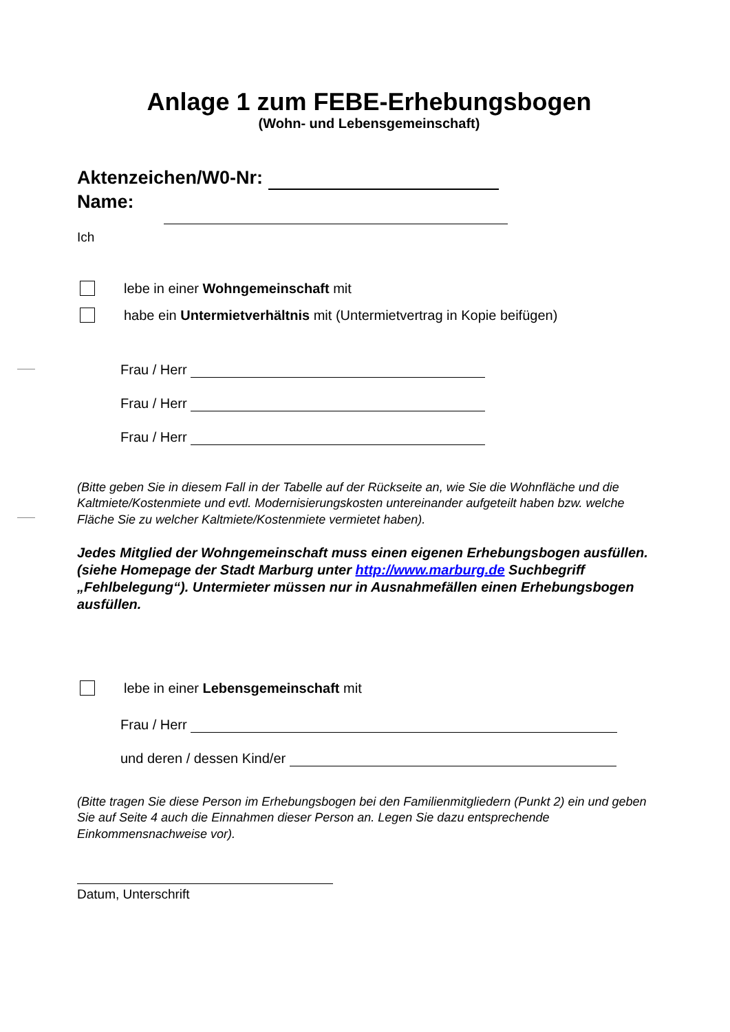Anlage 1 zum FEBE-Erhebungsbogen
(Wohn- und Lebensgemeinschaft)
Aktenzeichen/W0-Nr:
Name:
Ich
lebe in einer Wohngemeinschaft mit
habe ein Untermietverhältnis mit (Untermietvertrag in Kopie beifügen)
Frau / Herr
Frau / Herr
Frau / Herr
(Bitte geben Sie in diesem Fall in der Tabelle auf der Rückseite an, wie Sie die Wohnfläche und die Kaltmiete/Kostenmiete und evtl. Modernisierungskosten untereinander aufgeteilt haben bzw. welche Fläche Sie zu welcher Kaltmiete/Kostenmiete vermietet haben).
Jedes Mitglied der Wohngemeinschaft muss einen eigenen Erhebungsbogen ausfüllen. (siehe Homepage der Stadt Marburg unter http://www.marburg.de Suchbegriff „Fehlbelegung“). Untermieter müssen nur in Ausnahmefällen einen Erhebungsbogen ausfüllen.
lebe in einer Lebensgemeinschaft mit
Frau / Herr
und deren / dessen Kind/er
(Bitte tragen Sie diese Person im Erhebungsbogen bei den Familienmitgliedern (Punkt 2) ein und geben Sie auf Seite 4 auch die Einnahmen dieser Person an. Legen Sie dazu entsprechende Einkommensnachweise vor).
Datum, Unterschrift